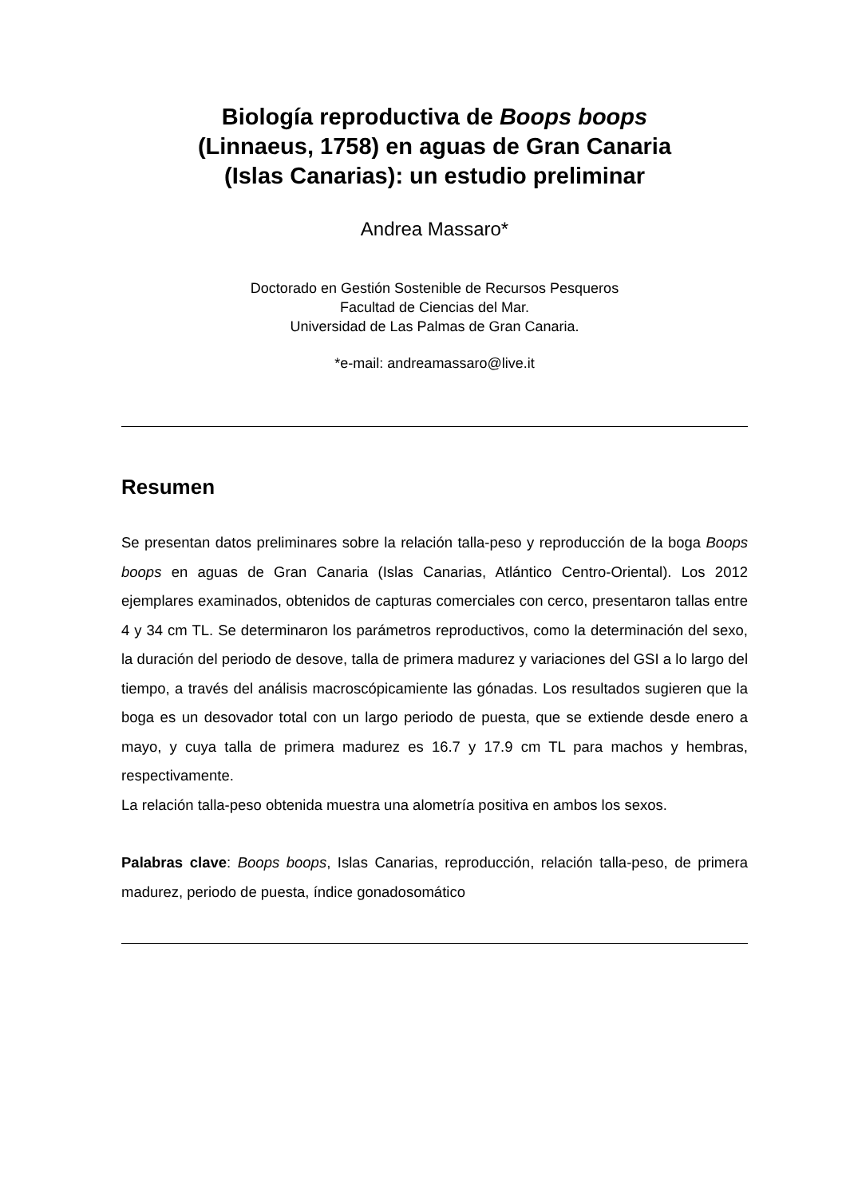Biología reproductiva de Boops boops
(Linnaeus, 1758) en aguas de Gran Canaria
(Islas Canarias): un estudio preliminar
Andrea Massaro*
Doctorado en Gestión Sostenible de Recursos Pesqueros
Facultad de Ciencias del Mar.
Universidad de Las Palmas de Gran Canaria.
*e-mail: andreamassaro@live.it
Resumen
Se presentan datos preliminares sobre la relación talla-peso y reproducción de la boga Boops boops en aguas de Gran Canaria (Islas Canarias, Atlántico Centro-Oriental). Los 2012 ejemplares examinados, obtenidos de capturas comerciales con cerco, presentaron tallas entre 4 y 34 cm TL. Se determinaron los parámetros reproductivos, como la determinación del sexo, la duración del periodo de desove, talla de primera madurez y variaciones del GSI a lo largo del tiempo, a través del análisis macroscópicamiente las gónadas. Los resultados sugieren que la boga es un desovador total con un largo periodo de puesta, que se extiende desde enero a mayo, y cuya talla de primera madurez es 16.7 y 17.9 cm TL para machos y hembras, respectivamente.
La relación talla-peso obtenida muestra una alometría positiva en ambos los sexos.
Palabras clave: Boops boops, Islas Canarias, reproducción, relación talla-peso, de primera madurez, periodo de puesta, índice gonadosomático